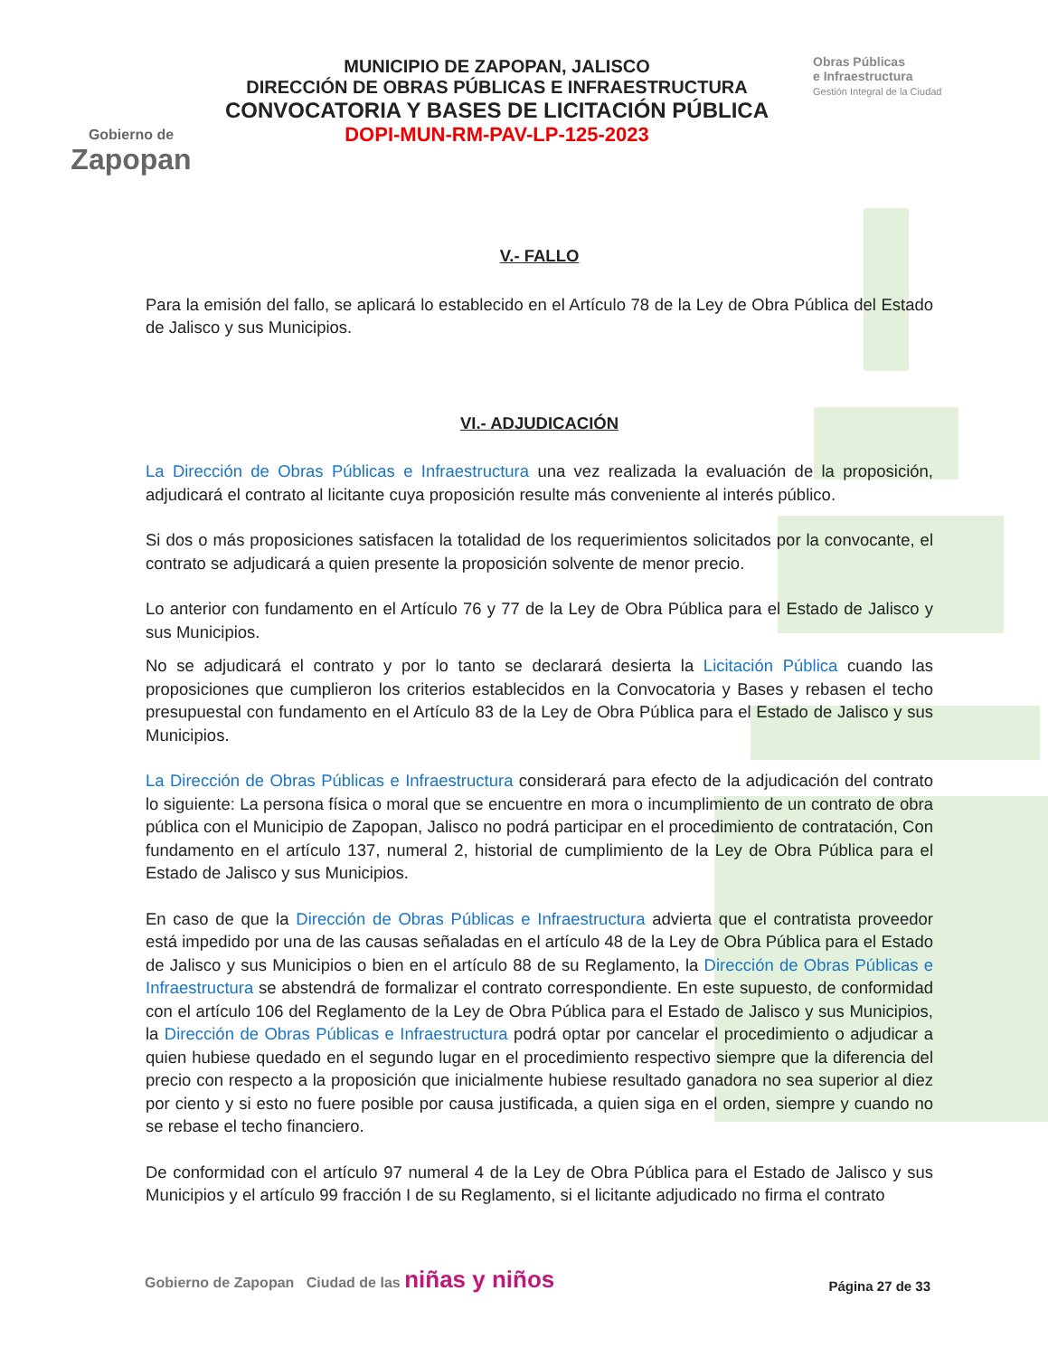Gobierno de
Zapopan
MUNICIPIO DE ZAPOPAN, JALISCO
DIRECCIÓN DE OBRAS PÚBLICAS E INFRAESTRUCTURA
CONVOCATORIA Y BASES DE LICITACIÓN PÚBLICA
DOPI-MUN-RM-PAV-LP-125-2023
Obras Públicas
e Infraestructura
Gestión Integral de la Ciudad
V.- FALLO
Para la emisión del fallo, se aplicará lo establecido en el Artículo 78 de la Ley de Obra Pública del Estado de Jalisco y sus Municipios.
VI.- ADJUDICACIÓN
La Dirección de Obras Públicas e Infraestructura una vez realizada la evaluación de la proposición, adjudicará el contrato al licitante cuya proposición resulte más conveniente al interés público.
Si dos o más proposiciones satisfacen la totalidad de los requerimientos solicitados por la convocante, el contrato se adjudicará a quien presente la proposición solvente de menor precio.
Lo anterior con fundamento en el Artículo 76 y 77 de la Ley de Obra Pública para el Estado de Jalisco y sus Municipios.
No se adjudicará el contrato y por lo tanto se declarará desierta la Licitación Pública cuando las proposiciones que cumplieron los criterios establecidos en la Convocatoria y Bases y rebasen el techo presupuestal con fundamento en el Artículo 83 de la Ley de Obra Pública para el Estado de Jalisco y sus Municipios.
La Dirección de Obras Públicas e Infraestructura considerará para efecto de la adjudicación del contrato lo siguiente: La persona física o moral que se encuentre en mora o incumplimiento de un contrato de obra pública con el Municipio de Zapopan, Jalisco no podrá participar en el procedimiento de contratación, Con fundamento en el artículo 137, numeral 2, historial de cumplimiento de la Ley de Obra Pública para el Estado de Jalisco y sus Municipios.
En caso de que la Dirección de Obras Públicas e Infraestructura advierta que el contratista proveedor está impedido por una de las causas señaladas en el artículo 48 de la Ley de Obra Pública para el Estado de Jalisco y sus Municipios o bien en el artículo 88 de su Reglamento, la Dirección de Obras Públicas e Infraestructura se abstendrá de formalizar el contrato correspondiente. En este supuesto, de conformidad con el artículo 106 del Reglamento de la Ley de Obra Pública para el Estado de Jalisco y sus Municipios, la Dirección de Obras Públicas e Infraestructura podrá optar por cancelar el procedimiento o adjudicar a quien hubiese quedado en el segundo lugar en el procedimiento respectivo siempre que la diferencia del precio con respecto a la proposición que inicialmente hubiese resultado ganadora no sea superior al diez por ciento y si esto no fuere posible por causa justificada, a quien siga en el orden, siempre y cuando no se rebase el techo financiero.
De conformidad con el artículo 97 numeral 4 de la Ley de Obra Pública para el Estado de Jalisco y sus Municipios y el artículo 99 fracción I de su Reglamento, si el licitante adjudicado no firma el contrato
Gobierno de Zapopan Ciudad de las niñas y niños
Página 27 de 33